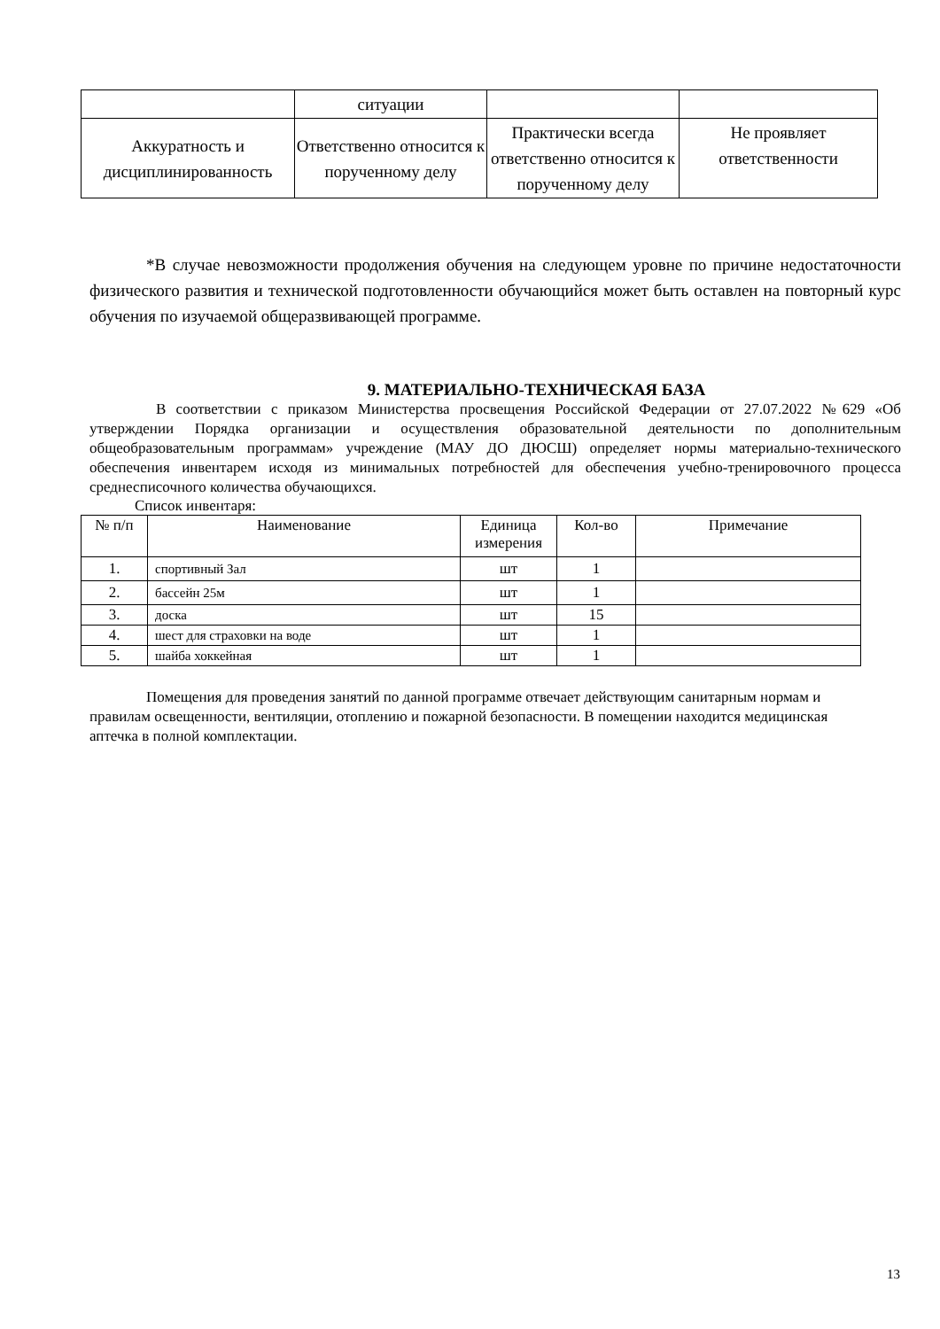| | ситуации | | |
| Аккуратность и дисциплинированность | Ответственно относится к порученному делу | Практически всегда ответственно относится к порученному делу | Не проявляет ответственности |
*В случае невозможности продолжения обучения на следующем уровне по причине недостаточности физического развития и технической подготовленности обучающийся может быть оставлен на повторный курс обучения по изучаемой общеразвивающей программе.
9. МАТЕРИАЛЬНО-ТЕХНИЧЕСКАЯ БАЗА
В соответствии с приказом Министерства просвещения Российской Федерации от 27.07.2022 №629 «Об утверждении Порядка организации и осуществления образовательной деятельности по дополнительным общеобразовательным программам» учреждение (МАУ ДО ДЮСШ) определяет нормы материально-технического обеспечения инвентарем исходя из минимальных потребностей для обеспечения учебно-тренировочного процесса среднесписочного количества обучающихся.
Список инвентаря:
| № п/п | Наименование | Единица измерения | Кол-во | Примечание |
| --- | --- | --- | --- | --- |
| 1. | спортивный Зал | шт | 1 | |
| 2. | бассейн 25м | шт | 1 | |
| 3. | доска | шт | 15 | |
| 4. | шест для страховки на воде | шт | 1 | |
| 5. | шайба хоккейная | шт | 1 | |
Помещения для проведения занятий по данной программе отвечает действующим санитарным нормам и правилам освещенности, вентиляции, отоплению и пожарной безопасности. В помещении находится медицинская аптечка в полной комплектации.
13